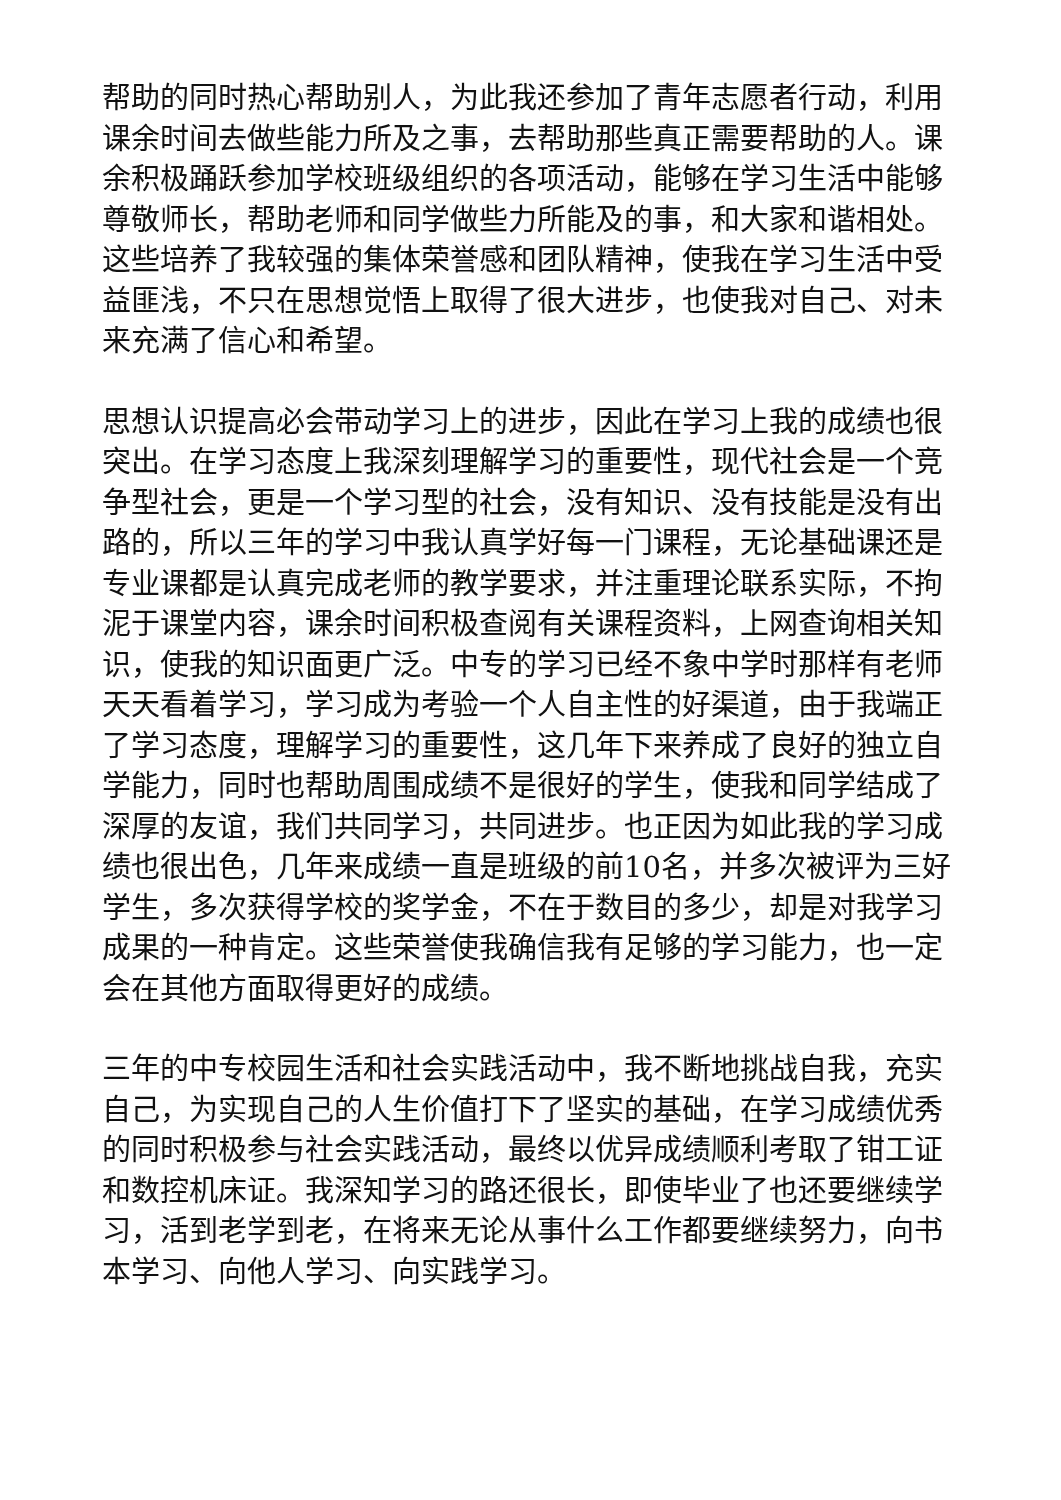帮助的同时热心帮助别人，为此我还参加了青年志愿者行动，利用课余时间去做些能力所及之事，去帮助那些真正需要帮助的人。课余积极踊跃参加学校班级组织的各项活动，能够在学习生活中能够尊敬师长，帮助老师和同学做些力所能及的事，和大家和谐相处。这些培养了我较强的集体荣誉感和团队精神，使我在学习生活中受益匪浅，不只在思想觉悟上取得了很大进步，也使我对自己、对未来充满了信心和希望。
思想认识提高必会带动学习上的进步，因此在学习上我的成绩也很突出。在学习态度上我深刻理解学习的重要性，现代社会是一个竞争型社会，更是一个学习型的社会，没有知识、没有技能是没有出路的，所以三年的学习中我认真学好每一门课程，无论基础课还是专业课都是认真完成老师的教学要求，并注重理论联系实际，不拘泥于课堂内容，课余时间积极查阅有关课程资料，上网查询相关知识，使我的知识面更广泛。中专的学习已经不象中学时那样有老师天天看着学习，学习成为考验一个人自主性的好渠道，由于我端正了学习态度，理解学习的重要性，这几年下来养成了良好的独立自学能力，同时也帮助周围成绩不是很好的学生，使我和同学结成了深厚的友谊，我们共同学习，共同进步。也正因为如此我的学习成绩也很出色，几年来成绩一直是班级的前10名，并多次被评为三好学生，多次获得学校的奖学金，不在于数目的多少，却是对我学习成果的一种肯定。这些荣誉使我确信我有足够的学习能力，也一定会在其他方面取得更好的成绩。
三年的中专校园生活和社会实践活动中，我不断地挑战自我，充实自己，为实现自己的人生价值打下了坚实的基础，在学习成绩优秀的同时积极参与社会实践活动，最终以优异成绩顺利考取了钳工证和数控机床证。我深知学习的路还很长，即使毕业了也还要继续学习，活到老学到老，在将来无论从事什么工作都要继续努力，向书本学习、向他人学习、向实践学习。